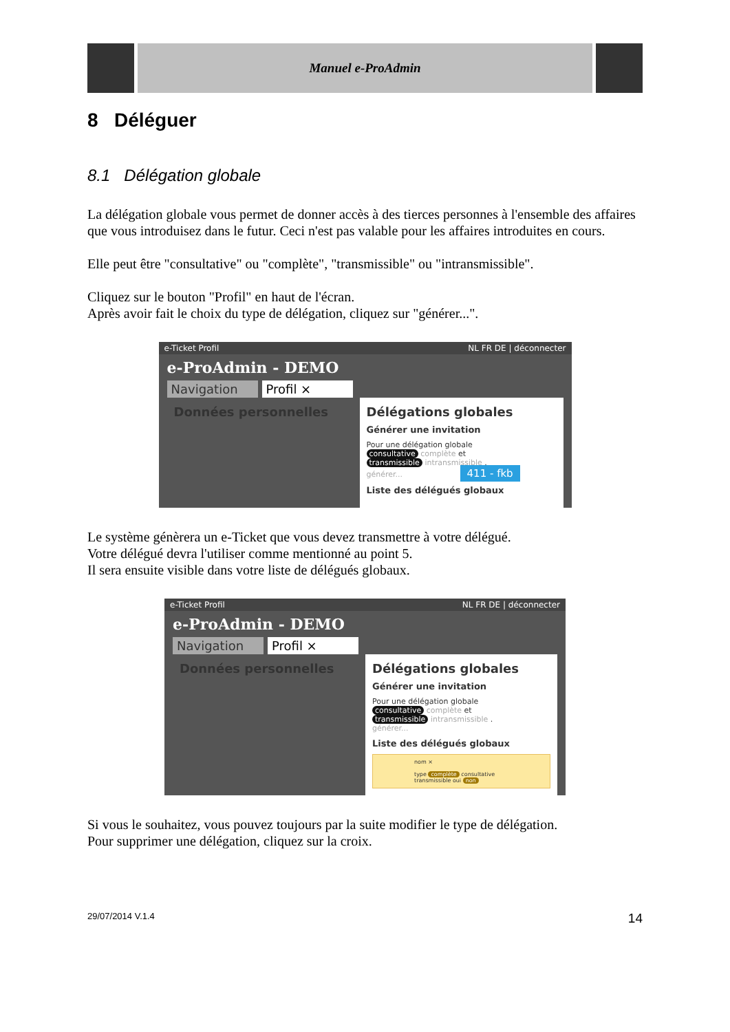Manuel e-ProAdmin
8 Déléguer
8.1 Délégation globale
La délégation globale vous permet de donner accès à des tierces personnes à l'ensemble des affaires que vous introduisez dans le futur. Ceci n'est pas valable pour les affaires introduites en cours.
Elle peut être "consultative" ou "complète", "transmissible" ou "intransmissible".
Cliquez sur le bouton "Profil" en haut de l'écran.
Après avoir fait le choix du type de délégation, cliquez sur "générer...".
e-Ticket Profil NL FR DE | déconnecter
e-ProAdmin - DEMO
Navigation Profil ×
Données personnelles Délégations globales
Générer une invitation
Pour une délégation globale
consultative complète et
transmissible intransmissible .
générer... 411 - fkb
Liste des délégués globaux
Le système génèrera un e-Ticket que vous devez transmettre à votre délégué.
Votre délégué devra l'utiliser comme mentionné au point 5.
Il sera ensuite visible dans votre liste de délégués globaux.
e-Ticket Profil NL FR DE | déconnecter
e-ProAdmin - DEMO
Navigation Profil ×
Données personnelles Délégations globales
Générer une invitation
Pour une délégation globale
consultative complète et
transmissible intransmissible .
générer...
Liste des délégués globaux
nom ×
type complète consultative
transmissible oui non
Si vous le souhaitez, vous pouvez toujours par la suite modifier le type de délégation.
Pour supprimer une délégation, cliquez sur la croix.
29/07/2014 V.1.4 14